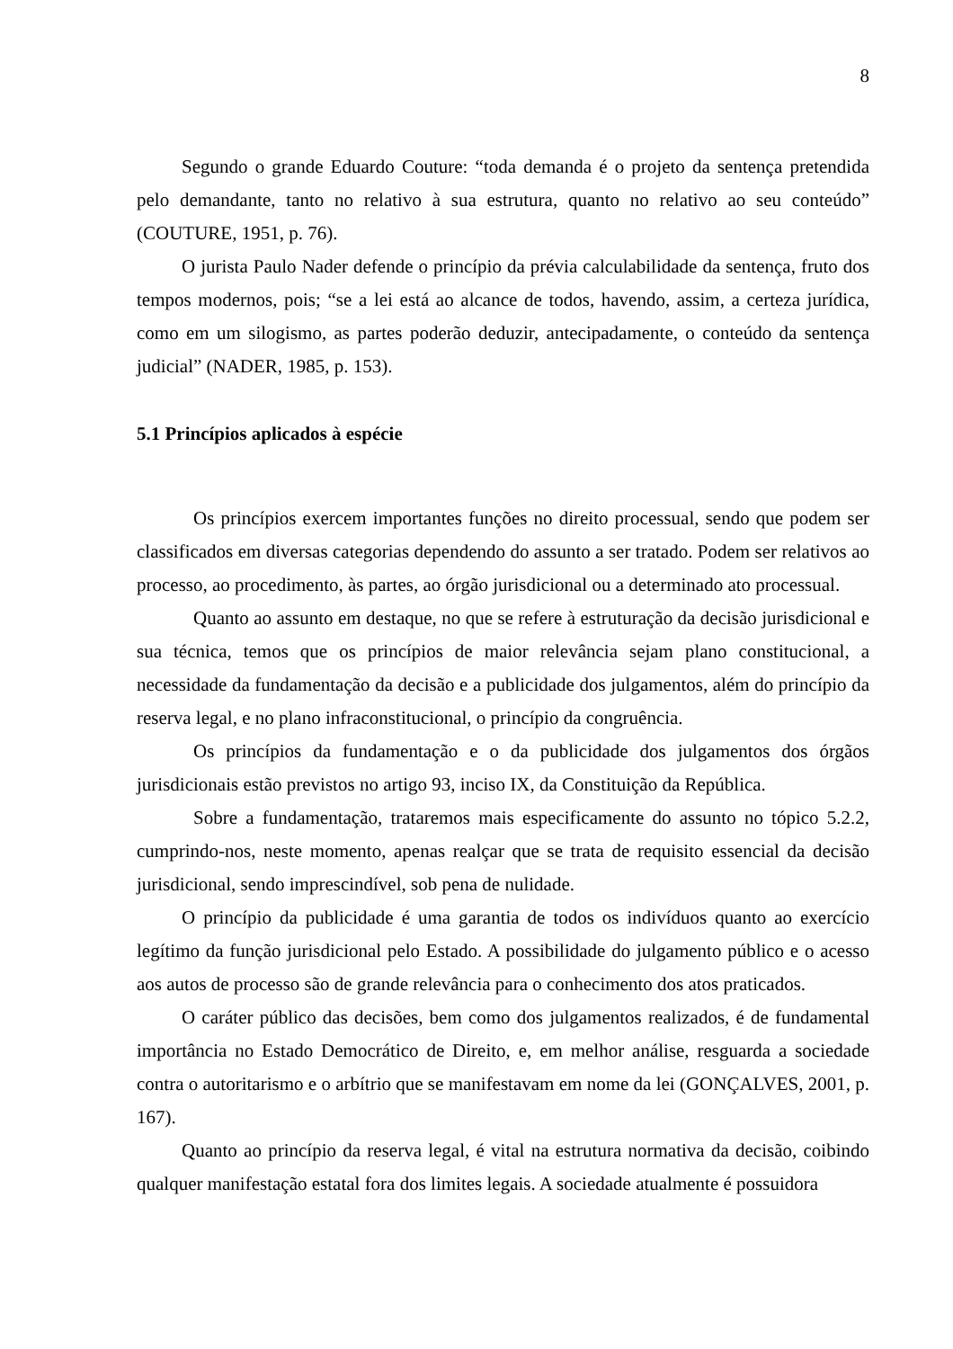8
Segundo o grande Eduardo Couture: “toda demanda é o projeto da sentença pretendida pelo demandante, tanto no relativo à sua estrutura, quanto no relativo ao seu conteúdo” (COUTURE, 1951, p. 76).
O jurista Paulo Nader defende o princípio da prévia calculabilidade da sentença, fruto dos tempos modernos, pois; “se a lei está ao alcance de todos, havendo, assim, a certeza jurídica, como em um silogismo, as partes poderão deduzir, antecipadamente, o conteúdo da sentença judicial” (NADER, 1985, p. 153).
5.1 Princípios aplicados à espécie
Os princípios exercem importantes funções no direito processual, sendo que podem ser classificados em diversas categorias dependendo do assunto a ser tratado. Podem ser relativos ao processo, ao procedimento, às partes, ao órgão jurisdicional ou a determinado ato processual.
Quanto ao assunto em destaque, no que se refere à estruturação da decisão jurisdicional e sua técnica, temos que os princípios de maior relevância sejam plano constitucional, a necessidade da fundamentação da decisão e a publicidade dos julgamentos, além do princípio da reserva legal, e no plano infraconstitucional, o princípio da congruência.
Os princípios da fundamentação e o da publicidade dos julgamentos dos órgãos jurisdicionais estão previstos no artigo 93, inciso IX, da Constituição da República.
Sobre a fundamentação, trataremos mais especificamente do assunto no tópico 5.2.2, cumprindo-nos, neste momento, apenas realçar que se trata de requisito essencial da decisão jurisdicional, sendo imprescindível, sob pena de nulidade.
O princípio da publicidade é uma garantia de todos os indivíduos quanto ao exercício legítimo da função jurisdicional pelo Estado. A possibilidade do julgamento público e o acesso aos autos de processo são de grande relevância para o conhecimento dos atos praticados.
O caráter público das decisões, bem como dos julgamentos realizados, é de fundamental importância no Estado Democrático de Direito, e, em melhor análise, resguarda a sociedade contra o autoritarismo e o arbítrio que se manifestavam em nome da lei (GONÇALVES, 2001, p. 167).
Quanto ao princípio da reserva legal, é vital na estrutura normativa da decisão, coibindo qualquer manifestação estatal fora dos limites legais. A sociedade atualmente é possuidora